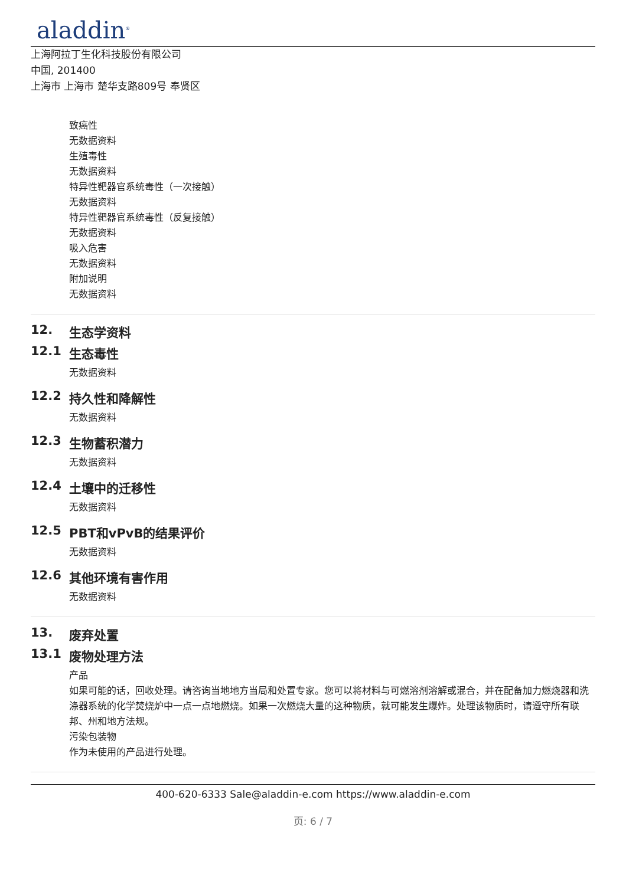aladdin<sup>®</sup>
上海阿拉丁生化科技股份有限公司
中国, 201400
上海市 上海市 楚华支路809号 奉贤区
致癌性
无数据资料
生殖毒性
无数据资料
特异性靶器官系统毒性（一次接触）
无数据资料
特异性靶器官系统毒性（反复接触）
无数据资料
吸入危害
无数据资料
附加说明
无数据资料
12. 生态学资料
12.1 生态毒性
无数据资料
12.2 持久性和降解性
无数据资料
12.3 生物蓄积潜力
无数据资料
12.4 土壤中的迁移性
无数据资料
12.5 PBT和vPvB的结果评价
无数据资料
12.6 其他环境有害作用
无数据资料
13. 废弃处置
13.1 废物处理方法
产品
如果可能的话，回收处理。请咨询当地地方当局和处置专家。您可以将材料与可燃溶剂溶解或混合，并在配备加力燃烧器和洗涤器系统的化学焚烧炉中一点一点地燃烧。如果一次燃烧大量的这种物质，就可能发生爆炸。处理该物质时，请遵守所有联邦、州和地方法规。
污染包装物
作为未使用的产品进行处理。
400-620-6333 Sale@aladdin-e.com https://www.aladdin-e.com
页: 6 / 7